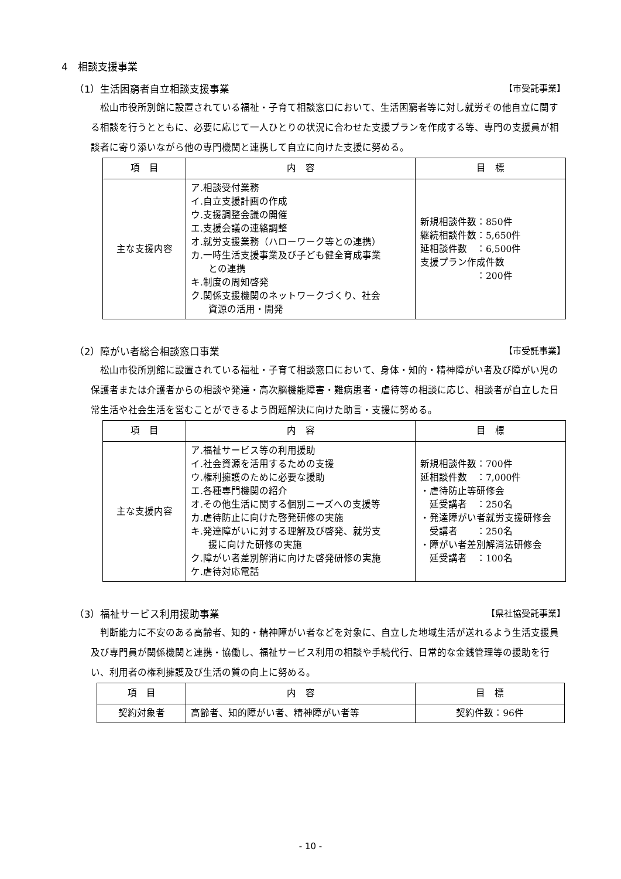4　相談支援事業
（1）生活困窮者自立相談支援事業 【市受託事業】
松山市役所別館に設置されている福祉・子育て相談窓口において、生活困窮者等に対し就労その他自立に関する相談を行うとともに、必要に応じて一人ひとりの状況に合わせた支援プランを作成する等、専門の支援員が相談者に寄り添いながら他の専門機関と連携して自立に向けた支援に努める。
| 項 目 | 内 容 | 目 標 |
| --- | --- | --- |
| 主な支援内容 | ア.相談受付業務 イ.自立支援計画の作成 ウ.支援調整会議の開催 エ.支援会議の連絡調整 オ.就労支援業務（ハローワーク等との連携） カ.一時生活支援事業及び子ども健全育成事業 との連携 キ.制度の周知啓発 ク.関係支援機関のネットワークづくり、社会 資源の活用・開発 | 新規相談件数：850件 継続相談件数：5,650件 延相談件数 ：6,500件 支援プラン作成件数 ：200件 |
（2）障がい者総合相談窓口事業 【市受託事業】
松山市役所別館に設置されている福祉・子育て相談窓口において、身体・知的・精神障がい者及び障がい児の保護者または介護者からの相談や発達・高次脳機能障害・難病患者・虐待等の相談に応じ、相談者が自立した日常生活や社会生活を営むことができるよう問題解決に向けた助言・支援に努める。
| 項 目 | 内 容 | 目 標 |
| --- | --- | --- |
| 主な支援内容 | ア.福祉サービス等の利用援助 イ.社会資源を活用するための支援 ウ.権利擁護のために必要な援助 エ.各種専門機関の紹介 オ.その他生活に関する個別ニーズへの支援等 カ.虐待防止に向けた啓発研修の実施 キ.発達障がいに対する理解及び啓発、就労支 援に向けた研修の実施 ク.障がい者差別解消に向けた啓発研修の実施 ケ.虐待対応電話 | 新規相談件数：700件 延相談件数 ：7,000件 ・虐待防止等研修会 延受講者 ：250名 ・発達障がい者就労支援研修会 受講者 ：250名 ・障がい者差別解消法研修会 延受講者 ：100名 |
（3）福祉サービス利用援助事業 【県社協受託事業】
判断能力に不安のある高齢者、知的・精神障がい者などを対象に、自立した地域生活が送れるよう生活支援員及び専門員が関係機関と連携・協働し、福祉サービス利用の相談や手続代行、日常的な金銭管理等の援助を行い、利用者の権利擁護及び生活の質の向上に努める。
| 項 目 | 内 容 | 目 標 |
| --- | --- | --- |
| 契約対象者 | 高齢者、知的障がい者、精神障がい者等 | 契約件数：96件 |
- 10 -